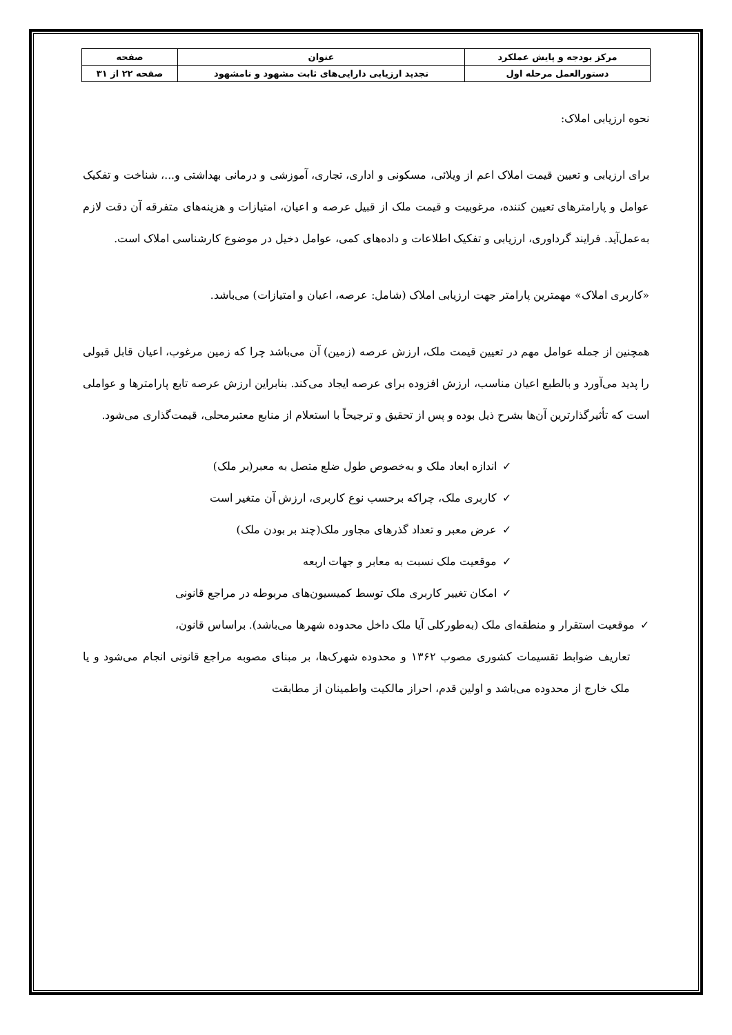| مرکز بودجه و پایش عملکرد | عنوان | صفحه |
| دستورالعمل مرحله اول | تجدید ارزیابی دارایی‌های ثابت مشهود و نامشهود | صفحه ۲۲ از ۳۱ |
نحوه ارزیابی املاک:
برای ارزیابی و تعیین قیمت املاک اعم از ویلائی، مسکونی و اداری، تجاری، آموزشی و درمانی بهداشتی و...، شناخت و تفکیک عوامل و پارامترهای تعیین کننده، مرغوبیت و قیمت ملک از قبیل عرصه و اعیان، امتیازات و هزینه‌های متفرقه آن دقت لازم به‌عمل‌آید. فرایند گرداوری، ارزیابی و تفکیک اطلاعات و داده‌های کمی، عوامل دخیل در موضوع کارشناسی املاک است.
«کاربری املاک» مهمترین پارامتر جهت ارزیابی املاک (شامل: عرصه، اعیان و امتیازات) می‌باشد.
همچنین از جمله عوامل مهم در تعیین قیمت ملک، ارزش عرصه (زمین) آن می‌باشد چرا که زمین مرغوب، اعیان قابل قبولی را پدید می‌آورد و بالطبع اعیان مناسب، ارزش افزوده برای عرصه ایجاد می‌کند. بنابراین ارزش عرصه تابع پارامترها و عواملی است که تأثیرگذارترین آن‌ها بشرح ذیل بوده و پس از تحقیق و ترجیحاً با استعلام از منابع معتبرمحلی، قیمت‌گذاری می‌شود.
✓اندازه ابعاد ملک و به‌خصوص طول ضلع متصل به معبر(بر ملک)
✓کاربری ملک، چراکه برحسب نوع کاربری، ارزش آن متغیر است
✓عرض معبر و تعداد گذرهای مجاور ملک(چند بر بودن ملک)
✓موقعیت ملک نسبت به معابر و جهات اربعه
✓امکان تغییر کاربری ملک توسط کمیسیون‌های مربوطه در مراجع قانونی
✓موقعیت استقرار و منطقه‌ای ملک (به‌طورکلی آیا ملک داخل محدوده شهرها می‌باشد). براساس قانون،
تعاریف ضوابط تقسیمات کشوری مصوب ۱۳۶۲ و محدوده شهرک‌ها، بر مبنای مصوبه مراجع قانونی انجام می‌شود و یا ملک خارج از محدوده می‌باشد و اولین قدم، احراز مالکیت واطمینان از مطابقت